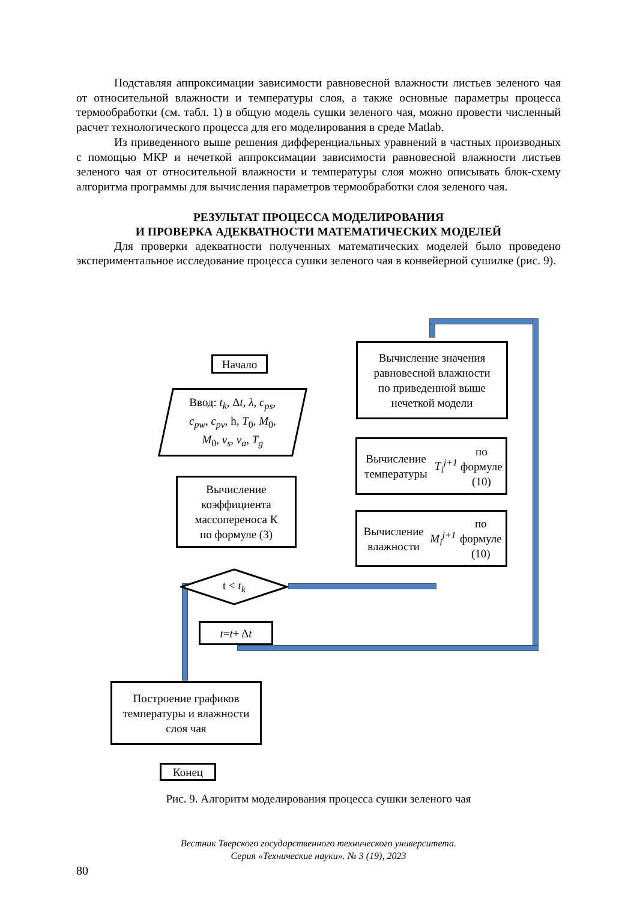Подставляя аппроксимации зависимости равновесной влажности листьев зеленого чая от относительной влажности и температуры слоя, а также основные параметры процесса термообработки (см. табл. 1) в общую модель сушки зеленого чая, можно провести численный расчет технологического процесса для его моделирования в среде Matlab.
Из приведенного выше решения дифференциальных уравнений в частных производных с помощью МКР и нечеткой аппроксимации зависимости равновесной влажности листьев зеленого чая от относительной влажности и температуры слоя можно описывать блок-схему алгоритма программы для вычисления параметров термообработки слоя зеленого чая.
РЕЗУЛЬТАТ ПРОЦЕССА МОДЕЛИРОВАНИЯ
И ПРОВЕРКА АДЕКВАТНОСТИ МАТЕМАТИЧЕСКИХ МОДЕЛЕЙ
Для проверки адекватности полученных математических моделей было проведено экспериментальное исследование процесса сушки зеленого чая в конвейерной сушилке (рис. 9).
Начало
Ввод: t<sub>k</sub>, Δt, λ, c<sub>ps</sub>,
c<sub>pw</sub>, c<sub>pv</sub>, h, T<sub>0</sub>, M<sub>0</sub>,
M<sub>0</sub>, v<sub>s</sub>, v<sub>a</sub>, T<sub>g</sub>
Вычисление
коэффициента
массопереноса К
по формуле (3)
t < t<sub>k</sub>
t = t + Δ t
Построение графиков
температуры и влажности
слоя чая
Конец
Вычисление значения
равновесной влажности
по приведенной выше
нечеткой модели
Вычисление температуры
T<sub>i</sub><sup>j+1</sup> по формуле (10)
Вычисление влажности
M<sub>i</sub><sup>j+1</sup> по формуле (10)
Рис. 9. Алгоритм моделирования процесса сушки зеленого чая
Вестник Тверского государственного технического университета.
Серия «Технические науки». № 3 (19), 2023
80